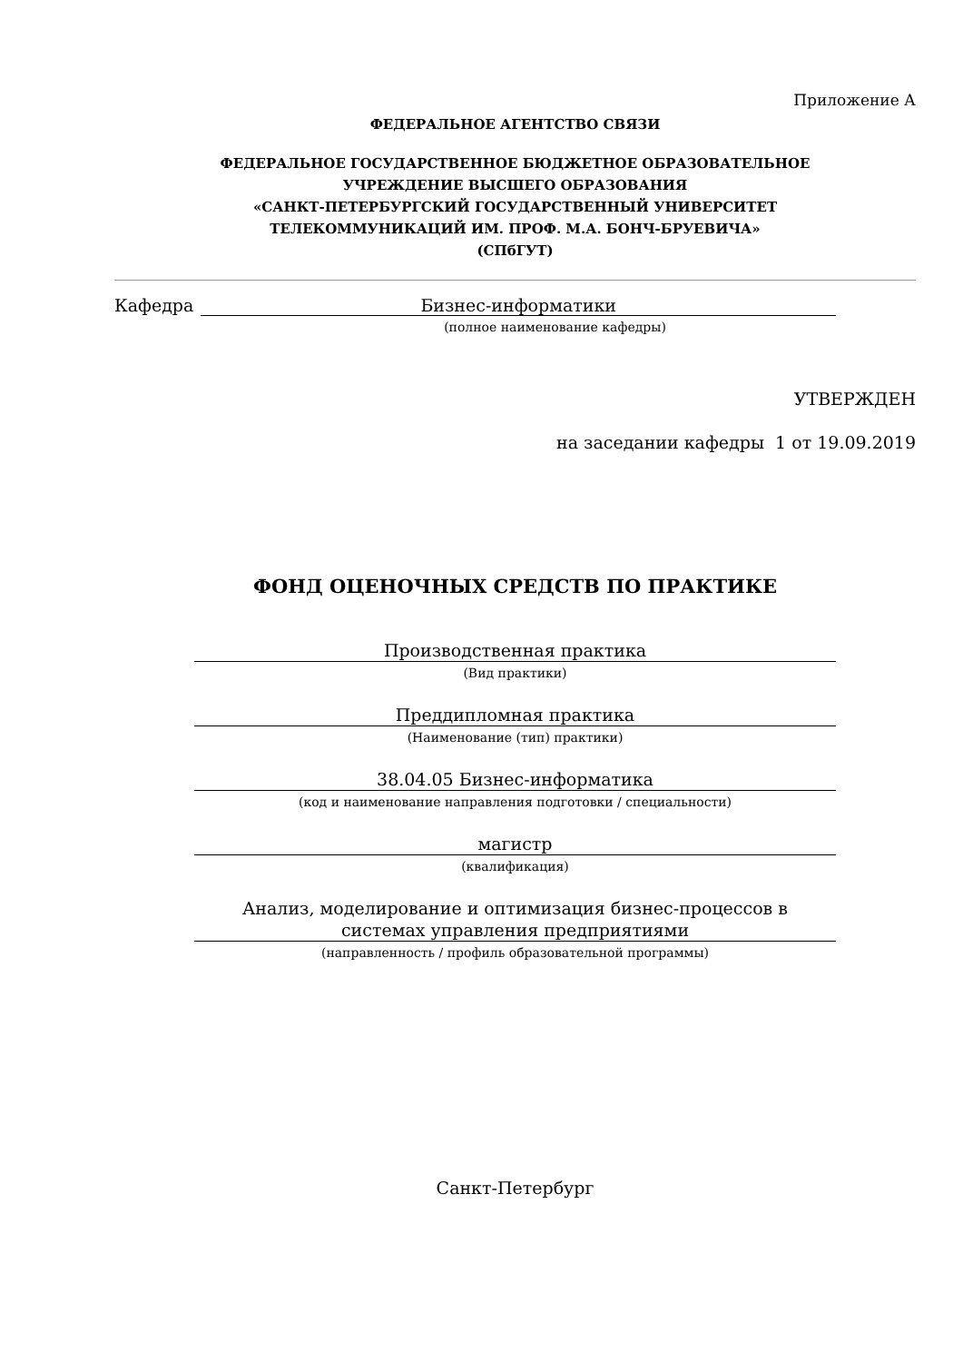Приложение А
ФЕДЕРАЛЬНОЕ АГЕНТСТВО СВЯЗИ
ФЕДЕРАЛЬНОЕ ГОСУДАРСТВЕННОЕ БЮДЖЕТНОЕ ОБРАЗОВАТЕЛЬНОЕ
УЧРЕЖДЕНИЕ ВЫСШЕГО ОБРАЗОВАНИЯ
«САНКТ-ПЕТЕРБУРГСКИЙ ГОСУДАРСТВЕННЫЙ УНИВЕРСИТЕТ
ТЕЛЕКОММУНИКАЦИЙ ИМ. ПРОФ. М.А. БОНЧ-БРУЕВИЧА»
(СПбГУТ)
Кафедра Бизнес-информатики
(полное наименование кафедры)
УТВЕРЖДЕН
на заседании кафедры 1 от 19.09.2019
ФОНД ОЦЕНОЧНЫХ СРЕДСТВ ПО ПРАКТИКЕ
Производственная практика
(Вид практики)
Преддипломная практика
(Наименование (тип) практики)
38.04.05 Бизнес-информатика
(код и наименование направления подготовки / специальности)
магистр
(квалификация)
Анализ, моделирование и оптимизация бизнес-процессов в
системах управления предприятиями
(направленность / профиль образовательной программы)
Санкт-Петербург